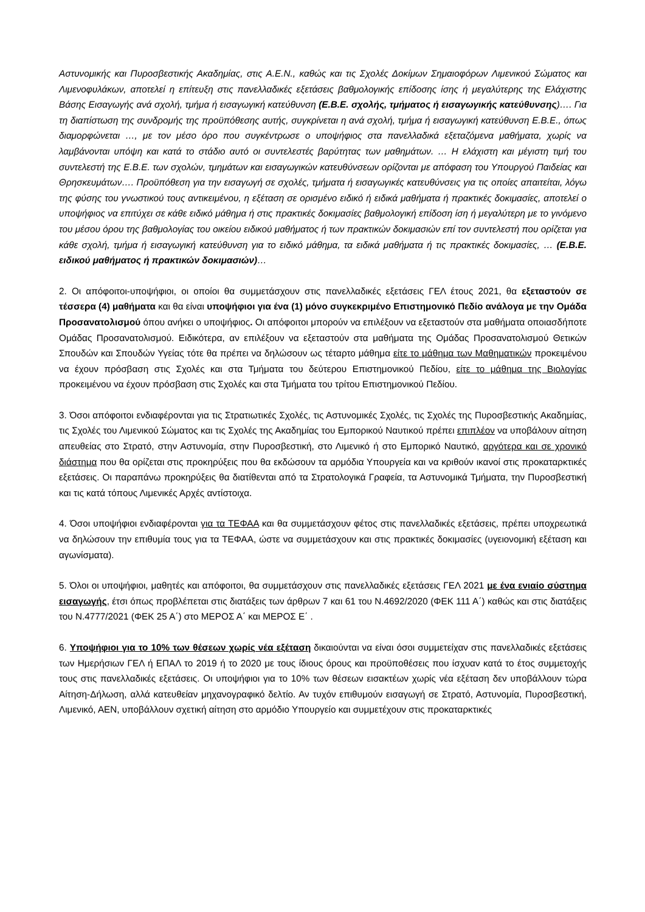Αστυνομικής και Πυροσβεστικής Ακαδημίας, στις Α.Ε.Ν., καθώς και τις Σχολές Δοκίμων Σημαιοφόρων Λιμενικού Σώματος και Λιμενοφυλάκων, αποτελεί η επίτευξη στις πανελλαδικές εξετάσεις βαθμολογικής επίδοσης ίσης ή μεγαλύτερης της Ελάχιστης Βάσης Εισαγωγής ανά σχολή, τμήμα ή εισαγωγική κατεύθυνση (Ε.Β.Ε. σχολής, τμήματος ή εισαγωγικής κατεύθυνσης)…. Για τη διαπίστωση της συνδρομής της προϋπόθεσης αυτής, συγκρίνεται η ανά σχολή, τμήμα ή εισαγωγική κατεύθυνση Ε.Β.Ε., όπως διαμορφώνεται …, με τον μέσο όρο που συγκέντρωσε ο υποψήφιος στα πανελλαδικά εξεταζόμενα μαθήματα, χωρίς να λαμβάνονται υπόψη και κατά το στάδιο αυτό οι συντελεστές βαρύτητας των μαθημάτων. … Η ελάχιστη και μέγιστη τιμή του συντελεστή της Ε.Β.Ε. των σχολών, τμημάτων και εισαγωγικών κατευθύνσεων ορίζονται με απόφαση του Υπουργού Παιδείας και Θρησκευμάτων…. Προϋπόθεση για την εισαγωγή σε σχολές, τμήματα ή εισαγωγικές κατευθύνσεις για τις οποίες απαιτείται, λόγω της φύσης του γνωστικού τους αντικειμένου, η εξέταση σε ορισμένο ειδικό ή ειδικά μαθήματα ή πρακτικές δοκιμασίες, αποτελεί ο υποψήφιος να επιτύχει σε κάθε ειδικό μάθημα ή στις πρακτικές δοκιμασίες βαθμολογική επίδοση ίση ή μεγαλύτερη με το γινόμενο του μέσου όρου της βαθμολογίας του οικείου ειδικού μαθήματος ή των πρακτικών δοκιμασιών επί τον συντελεστή που ορίζεται για κάθε σχολή, τμήμα ή εισαγωγική κατεύθυνση για το ειδικό μάθημα, τα ειδικά μαθήματα ή τις πρακτικές δοκιμασίες, … (Ε.Β.Ε. ειδικού μαθήματος ή πρακτικών δοκιμασιών)…
2. Οι απόφοιτοι-υποψήφιοι, οι οποίοι θα συμμετάσχουν στις πανελλαδικές εξετάσεις ΓΕΛ έτους 2021, θα εξεταστούν σε τέσσερα (4) μαθήματα και θα είναι υποψήφιοι για ένα (1) μόνο συγκεκριμένο Επιστημονικό Πεδίο ανάλογα με την Ομάδα Προσανατολισμού όπου ανήκει ο υποψήφιος. Οι απόφοιτοι μπορούν να επιλέξουν να εξεταστούν στα μαθήματα οποιασδήποτε Ομάδας Προσανατολισμού. Ειδικότερα, αν επιλέξουν να εξεταστούν στα μαθήματα της Ομάδας Προσανατολισμού Θετικών Σπουδών και Σπουδών Υγείας τότε θα πρέπει να δηλώσουν ως τέταρτο μάθημα είτε το μάθημα των Μαθηματικών προκειμένου να έχουν πρόσβαση στις Σχολές και στα Τμήματα του δεύτερου Επιστημονικού Πεδίου, είτε το μάθημα της Βιολογίας προκειμένου να έχουν πρόσβαση στις Σχολές και στα Τμήματα του τρίτου Επιστημονικού Πεδίου.
3. Όσοι απόφοιτοι ενδιαφέρονται για τις Στρατιωτικές Σχολές, τις Αστυνομικές Σχολές, τις Σχολές της Πυροσβεστικής Ακαδημίας, τις Σχολές του Λιμενικού Σώματος και τις Σχολές της Ακαδημίας του Εμπορικού Ναυτικού πρέπει επιπλέον να υποβάλουν αίτηση απευθείας στο Στρατό, στην Αστυνομία, στην Πυροσβεστική, στο Λιμενικό ή στο Εμπορικό Ναυτικό, αργότερα και σε χρονικό διάστημα που θα ορίζεται στις προκηρύξεις που θα εκδώσουν τα αρμόδια Υπουργεία και να κριθούν ικανοί στις προκαταρκτικές εξετάσεις. Οι παραπάνω προκηρύξεις θα διατίθενται από τα Στρατολογικά Γραφεία, τα Αστυνομικά Τμήματα, την Πυροσβεστική και τις κατά τόπους Λιμενικές Αρχές αντίστοιχα.
4. Όσοι υποψήφιοι ενδιαφέρονται για τα ΤΕΦΑΑ και θα συμμετάσχουν φέτος στις πανελλαδικές εξετάσεις, πρέπει υποχρεωτικά να δηλώσουν την επιθυμία τους για τα ΤΕΦΑΑ, ώστε να συμμετάσχουν και στις πρακτικές δοκιμασίες (υγειονομική εξέταση και αγωνίσματα).
5. Όλοι οι υποψήφιοι, μαθητές και απόφοιτοι, θα συμμετάσχουν στις πανελλαδικές εξετάσεις ΓΕΛ 2021 με ένα ενιαίο σύστημα εισαγωγής, έτσι όπως προβλέπεται στις διατάξεις των άρθρων 7 και 61 του Ν.4692/2020 (ΦΕΚ 111 Α΄) καθώς και στις διατάξεις του Ν.4777/2021 (ΦΕΚ 25 Α΄) στο ΜΕΡΟΣ Α΄ και ΜΕΡΟΣ Ε΄ .
6. Υποψήφιοι για το 10% των θέσεων χωρίς νέα εξέταση δικαιούνται να είναι όσοι συμμετείχαν στις πανελλαδικές εξετάσεις των Ημερήσιων ΓΕΛ ή ΕΠΑΛ το 2019 ή το 2020 με τους ίδιους όρους και προϋποθέσεις που ίσχυαν κατά το έτος συμμετοχής τους στις πανελλαδικές εξετάσεις. Οι υποψήφιοι για το 10% των θέσεων εισακτέων χωρίς νέα εξέταση δεν υποβάλλουν τώρα Αίτηση-Δήλωση, αλλά κατευθείαν μηχανογραφικό δελτίο. Αν τυχόν επιθυμούν εισαγωγή σε Στρατό, Αστυνομία, Πυροσβεστική, Λιμενικό, ΑΕΝ, υποβάλλουν σχετική αίτηση στο αρμόδιο Υπουργείο και συμμετέχουν στις προκαταρκτικές